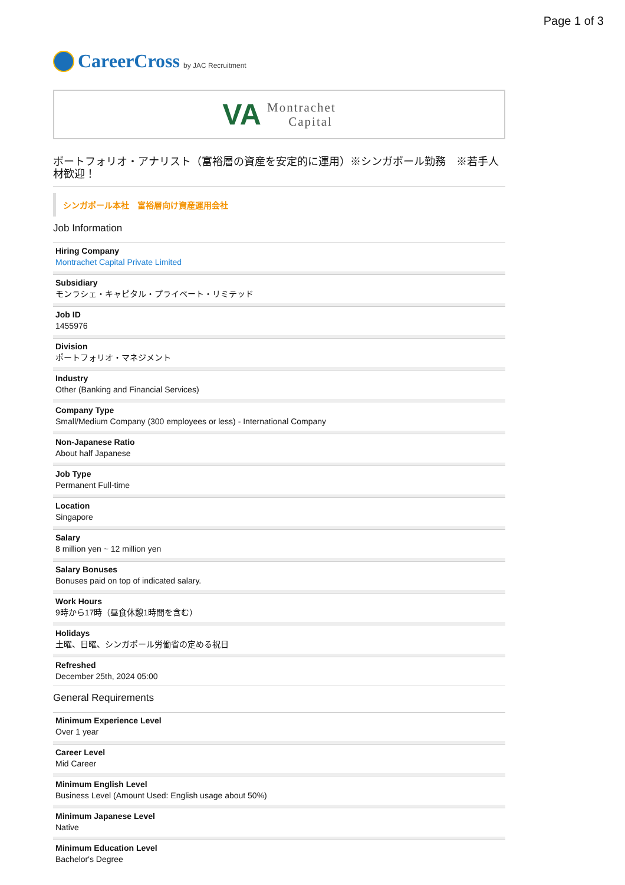Page 1 of 3
CareerCross by JAC Recruitment
VA
Montrachet
Capital
ポートフォリオ・アナリスト（富裕層の資産を安定的に運用）※シンガポール勤務　※若手人材歓迎！
シンガポール本社　富裕層向け資産運用会社
Job Information
Hiring Company
Montrachet Capital Private Limited
Subsidiary
モンラシェ・キャピタル・プライベート・リミテッド
Job ID
1455976
Division
ポートフォリオ・マネジメント
Industry
Other (Banking and Financial Services)
Company Type
Small/Medium Company (300 employees or less) - International Company
Non-Japanese Ratio
About half Japanese
Job Type
Permanent Full-time
Location
Singapore
Salary
8 million yen ~ 12 million yen
Salary Bonuses
Bonuses paid on top of indicated salary.
Work Hours
9時から17時（昼食休憩1時間を含む）
Holidays
土曜、日曜、シンガポール労働省の定める祝日
Refreshed
December 25th, 2024 05:00
General Requirements
Minimum Experience Level
Over 1 year
Career Level
Mid Career
Minimum English Level
Business Level (Amount Used: English usage about 50%)
Minimum Japanese Level
Native
Minimum Education Level
Bachelor's Degree